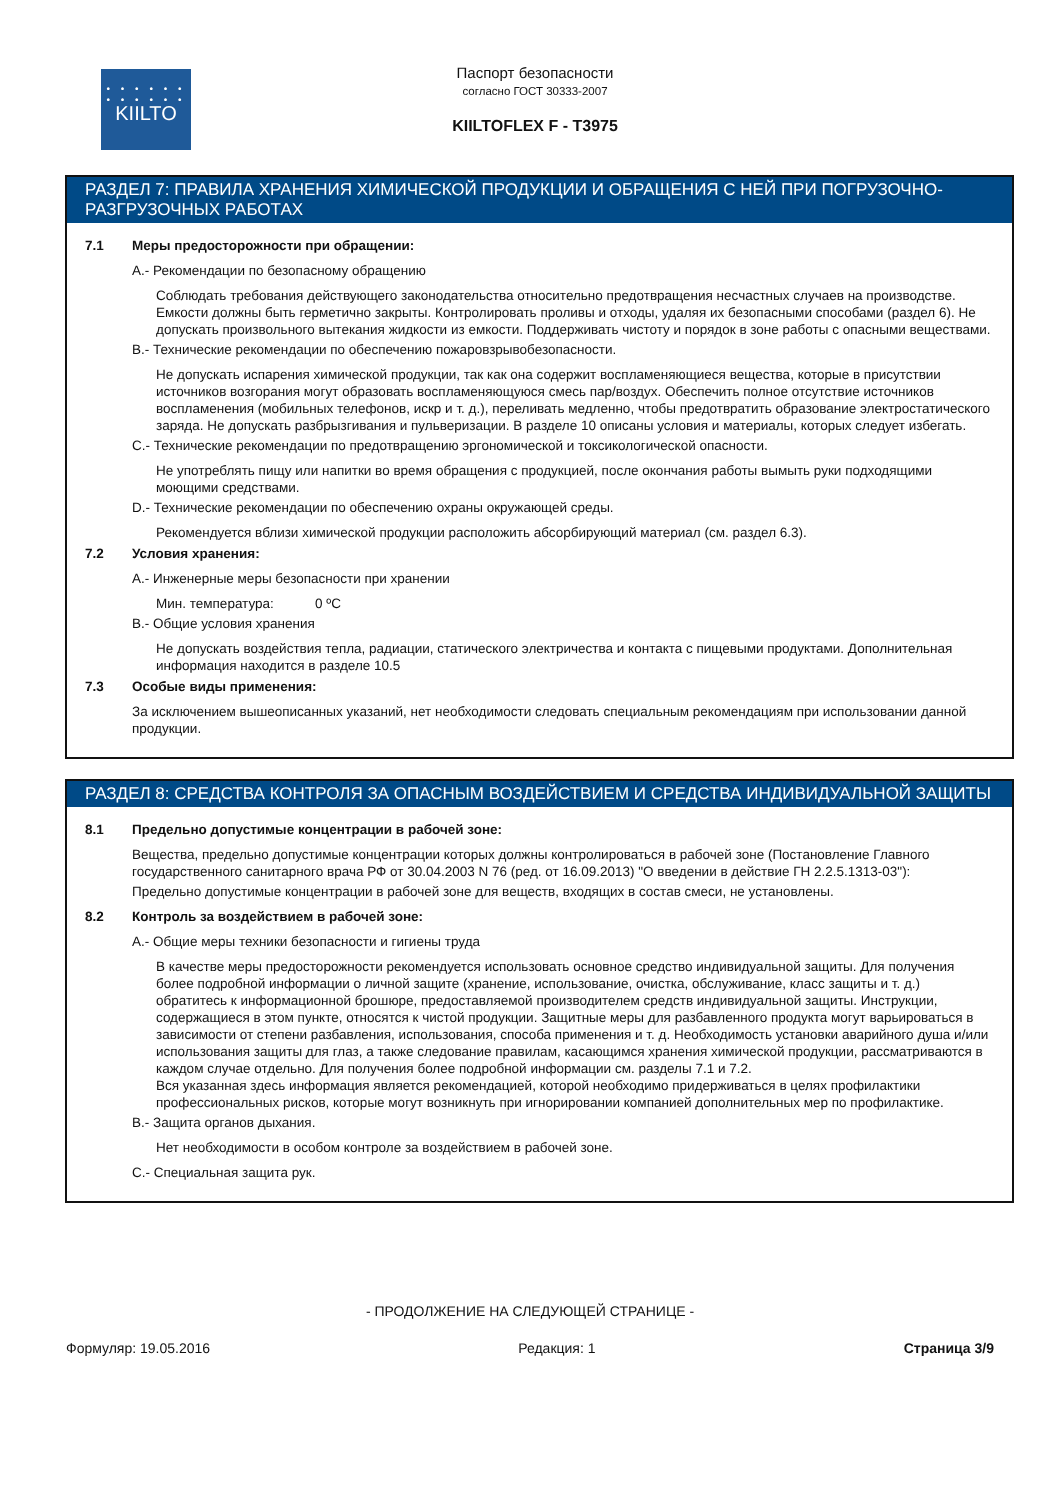• • • • • •
• • • • • •
KIILTO
Паспорт безопасности
согласно ГОСТ 30333-2007
KIILTOFLEX F - T3975
РАЗДЕЛ 7: ПРАВИЛА ХРАНЕНИЯ ХИМИЧЕСКОЙ ПРОДУКЦИИ И ОБРАЩЕНИЯ С НЕЙ ПРИ ПОГРУЗОЧНО-РАЗГРУЗОЧНЫХ РАБОТАХ
7.1 Меры предосторожности при обращении:
A.- Рекомендации по безопасному обращению
Соблюдать требования действующего законодательства относительно предотвращения несчастных случаев на производстве. Емкости должны быть герметично закрыты. Контролировать проливы и отходы, удаляя их безопасными способами (раздел 6). Не допускать произвольного вытекания жидкости из емкости. Поддерживать чистоту и порядок в зоне работы с опасными веществами.
B.- Технические рекомендации по обеспечению пожаровзрывобезопасности.
Не допускать испарения химической продукции, так как она содержит воспламеняющиеся вещества, которые в присутствии источников возгорания могут образовать воспламеняющуюся смесь пар/воздух. Обеспечить полное отсутствие источников воспламенения (мобильных телефонов, искр и т. д.), переливать медленно, чтобы предотвратить образование электростатического заряда. Не допускать разбрызгивания и пульверизации. В разделе 10 описаны условия и материалы, которых следует избегать.
C.- Технические рекомендации по предотвращению эргономической и токсикологической опасности.
Не употреблять пищу или напитки во время обращения с продукцией, после окончания работы вымыть руки подходящими моющими средствами.
D.- Технические рекомендации по обеспечению охраны окружающей среды.
Рекомендуется вблизи химической продукции расположить абсорбирующий материал (см. раздел 6.3).
7.2 Условия хранения:
A.- Инженерные меры безопасности при хранении
Мин. температура: 0 ºC
B.- Общие условия хранения
Не допускать воздействия тепла, радиации, статического электричества и контакта с пищевыми продуктами. Дополнительная информация находится в разделе 10.5
7.3 Особые виды применения:
За исключением вышеописанных указаний, нет необходимости следовать специальным рекомендациям при использовании данной продукции.
РАЗДЕЛ 8: СРЕДСТВА КОНТРОЛЯ ЗА ОПАСНЫМ ВОЗДЕЙСТВИЕМ И СРЕДСТВА ИНДИВИДУАЛЬНОЙ ЗАЩИТЫ
8.1 Предельно допустимые концентрации в рабочей зоне:
Вещества, предельно допустимые концентрации которых должны контролироваться в рабочей зоне (Постановление Главного государственного санитарного врача РФ от 30.04.2003 N 76 (ред. от 16.09.2013) "О введении в действие ГН 2.2.5.1313-03"):
Предельно допустимые концентрации в рабочей зоне для веществ, входящих в состав смеси, не установлены.
8.2 Контроль за воздействием в рабочей зоне:
A.- Общие меры техники безопасности и гигиены труда
В качестве меры предосторожности рекомендуется использовать основное средство индивидуальной защиты. Для получения более подробной информации о личной защите (хранение, использование, очистка, обслуживание, класс защиты и т. д.) обратитесь к информационной брошюре, предоставляемой производителем средств индивидуальной защиты. Инструкции, содержащиеся в этом пункте, относятся к чистой продукции. Защитные меры для разбавленного продукта могут варьироваться в зависимости от степени разбавления, использования, способа применения и т. д. Необходимость установки аварийного душа и/или использования защиты для глаз, а также следование правилам, касающимся хранения химической продукции, рассматриваются в каждом случае отдельно. Для получения более подробной информации см. разделы 7.1 и 7.2.
Вся указанная здесь информация является рекомендацией, которой необходимо придерживаться в целях профилактики профессиональных рисков, которые могут возникнуть при игнорировании компанией дополнительных мер по профилактике.
B.- Защита органов дыхания.
Нет необходимости в особом контроле за воздействием в рабочей зоне.
C.- Специальная защита рук.
- ПРОДОЛЖЕНИЕ НА СЛЕДУЮЩЕЙ СТРАНИЦЕ -
Формуляр: 19.05.2016 Редакция: 1 Страница 3/9